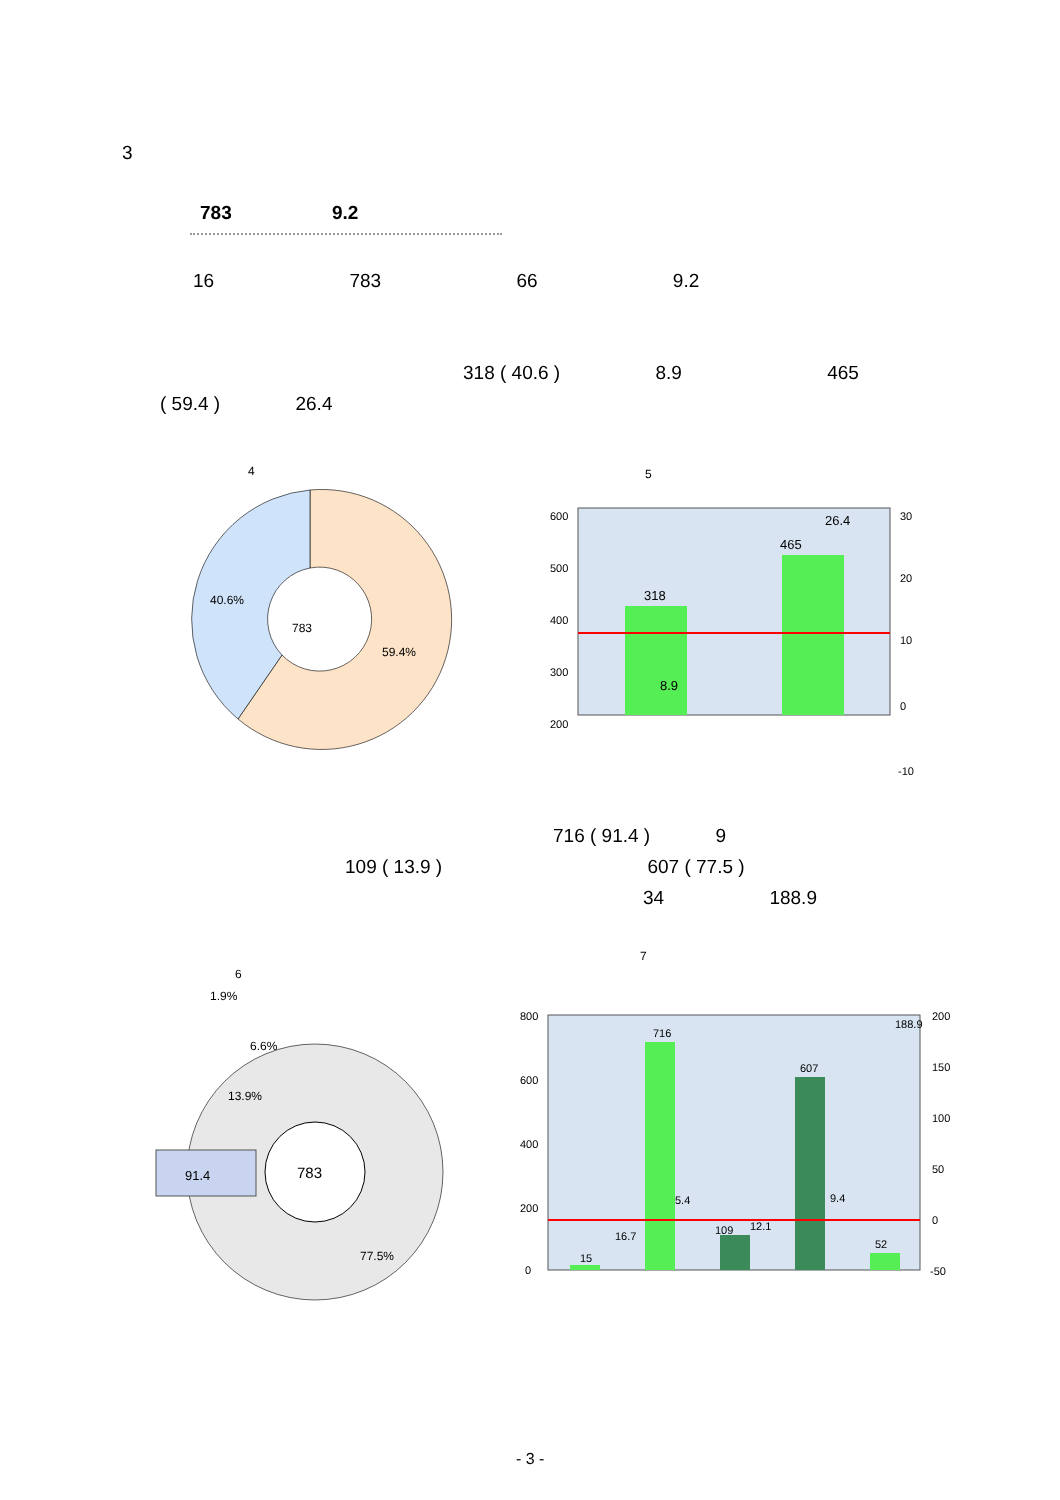3
783 9.2
16 783 66 9.2
318 ( 40.6 ) 8.9 465
( 59.4 ) 26.4
4
40.6%
783
59.4%
5
318
465
8.9
26.4
600
500
400
300
200
.
30
20
10
.
0
-10
716 ( 91.4 ) 9
109 ( 13.9 ) 607 ( 77.5 )
34 188.9
6
7
91.4
783
6.6%
13.9%
1.9%
77.5%
15
16.7
716
5.4
109
12.1
607
9.4
52
188.9
800
600
400
200
0
200
150
100
50
0
-50
- 3 -